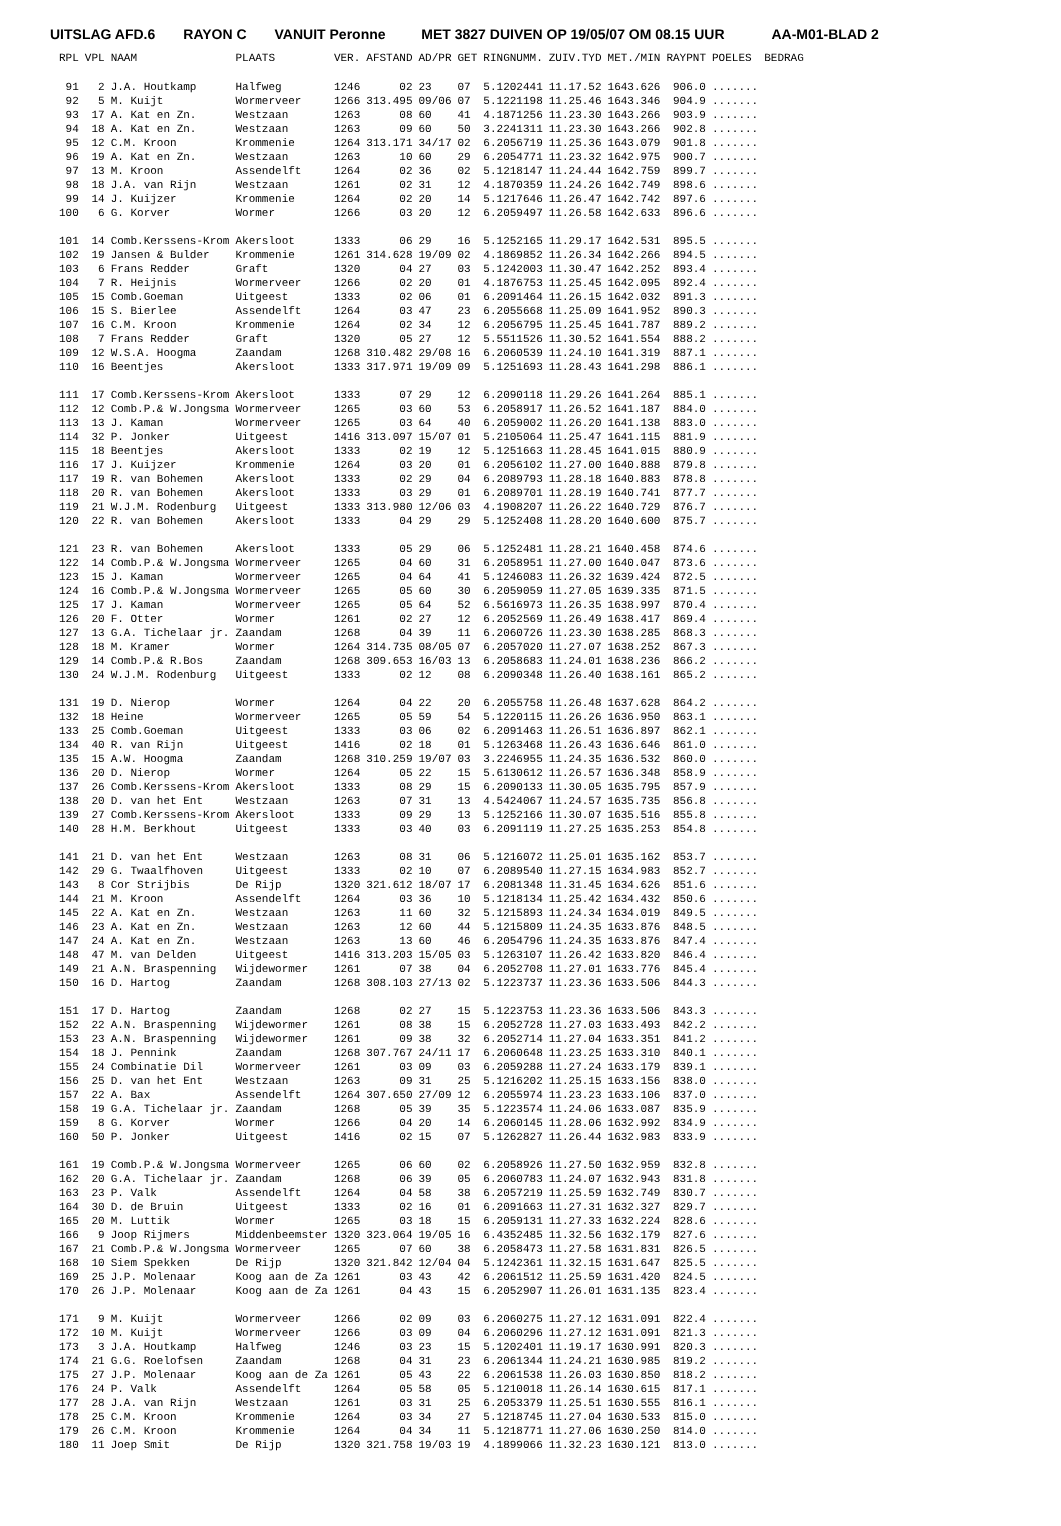UITSLAG AFD.6 RAYON C VANUIT Peronne MET 3827 DUIVEN OP 19/05/07 OM 08.15 UUR AA-M01-BLAD 2
| RPL | VPL | NAAM | PLAATS | VER. | AFSTAND | AD/PR | GET | RINGNUMM. | ZUIV.TYD | MET./MIN | RAYPNT | POELES | BEDRAG |
| --- | --- | --- | --- | --- | --- | --- | --- | --- | --- | --- | --- | --- | --- |
| 91 | 2 | J.A. Houtkamp | Halfweg | 1246 | 02 | 23 | 07 | 5.1202441 | 11.17.52 | 1643.626 | 906.0 | ....... | |
| 92 | 5 | M. Kuijt | Wormerveer | 1266 | 313.495 | 09/06 | 07 | 5.1221198 | 11.25.46 | 1643.346 | 904.9 | ....... | |
| 93 | 17 | A. Kat en Zn. | Westzaan | 1263 | 08 | 60 | 41 | 4.1871256 | 11.23.30 | 1643.266 | 903.9 | ....... | |
| 94 | 18 | A. Kat en Zn. | Westzaan | 1263 | 09 | 60 | 50 | 3.2241311 | 11.23.30 | 1643.266 | 902.8 | ....... | |
| 95 | 12 | C.M. Kroon | Krommenie | 1264 | 313.171 | 34/17 | 02 | 6.2056719 | 11.25.36 | 1643.079 | 901.8 | ....... | |
| 96 | 19 | A. Kat en Zn. | Westzaan | 1263 | 10 | 60 | 29 | 6.2054771 | 11.23.32 | 1642.975 | 900.7 | ....... | |
| 97 | 13 | M. Kroon | Assendelft | 1264 | 02 | 36 | 02 | 5.1218147 | 11.24.44 | 1642.759 | 899.7 | ....... | |
| 98 | 18 | J.A. van Rijn | Westzaan | 1261 | 02 | 31 | 12 | 4.1870359 | 11.24.26 | 1642.749 | 898.6 | ....... | |
| 99 | 14 | J. Kuijzer | Krommenie | 1264 | 02 | 20 | 14 | 5.1217646 | 11.26.47 | 1642.742 | 897.6 | ....... | |
| 100 | 6 | G. Korver | Wormer | 1266 | 03 | 20 | 12 | 6.2059497 | 11.26.58 | 1642.633 | 896.6 | ....... | |
| 101 | 14 | Comb.Kerssens-Krom | Akersloot | 1333 | 06 | 29 | 16 | 5.1252165 | 11.29.17 | 1642.531 | 895.5 | ....... | |
| 102 | 19 | Jansen & Bulder | Krommenie | 1261 | 314.628 | 19/09 | 02 | 4.1869852 | 11.26.34 | 1642.266 | 894.5 | ....... | |
| 103 | 6 | Frans Redder | Graft | 1320 | 04 | 27 | 03 | 5.1242003 | 11.30.47 | 1642.252 | 893.4 | ....... | |
| 104 | 7 | R. Heijnis | Wormerveer | 1266 | 02 | 20 | 01 | 4.1876753 | 11.25.45 | 1642.095 | 892.4 | ....... | |
| 105 | 15 | Comb.Goeman | Uitgeest | 1333 | 02 | 06 | 01 | 6.2091464 | 11.26.15 | 1642.032 | 891.3 | ....... | |
| 106 | 15 | S. Bierlee | Assendelft | 1264 | 03 | 47 | 23 | 6.2055668 | 11.25.09 | 1641.952 | 890.3 | ....... | |
| 107 | 16 | C.M. Kroon | Krommenie | 1264 | 02 | 34 | 12 | 6.2056795 | 11.25.45 | 1641.787 | 889.2 | ....... | |
| 108 | 7 | Frans Redder | Graft | 1320 | 05 | 27 | 12 | 5.5511526 | 11.30.52 | 1641.554 | 888.2 | ....... | |
| 109 | 12 | W.S.A. Hoogma | Zaandam | 1268 | 310.482 | 29/08 | 16 | 6.2060539 | 11.24.10 | 1641.319 | 887.1 | ....... | |
| 110 | 16 | Beentjes | Akersloot | 1333 | 317.971 | 19/09 | 09 | 5.1251693 | 11.28.43 | 1641.298 | 886.1 | ....... | |
| 111 | 17 | Comb.Kerssens-Krom | Akersloot | 1333 | 07 | 29 | 12 | 6.2090118 | 11.29.26 | 1641.264 | 885.1 | ....... | |
| 112 | 12 | Comb.P.& W.Jongsma | Wormerveer | 1265 | 03 | 60 | 53 | 6.2058917 | 11.26.52 | 1641.187 | 884.0 | ....... | |
| 113 | 13 | J. Kaman | Wormerveer | 1265 | 03 | 64 | 40 | 6.2059002 | 11.26.20 | 1641.138 | 883.0 | ....... | |
| 114 | 32 | P. Jonker | Uitgeest | 1416 | 313.097 | 15/07 | 01 | 5.2105064 | 11.25.47 | 1641.115 | 881.9 | ....... | |
| 115 | 18 | Beentjes | Akersloot | 1333 | 02 | 19 | 12 | 5.1251663 | 11.28.45 | 1641.015 | 880.9 | ....... | |
| 116 | 17 | J. Kuijzer | Krommenie | 1264 | 03 | 20 | 01 | 6.2056102 | 11.27.00 | 1640.888 | 879.8 | ....... | |
| 117 | 19 | R. van Bohemen | Akersloot | 1333 | 02 | 29 | 04 | 6.2089793 | 11.28.18 | 1640.883 | 878.8 | ....... | |
| 118 | 20 | R. van Bohemen | Akersloot | 1333 | 03 | 29 | 01 | 6.2089701 | 11.28.19 | 1640.741 | 877.7 | ....... | |
| 119 | 21 | W.J.M. Rodenburg | Uitgeest | 1333 | 313.980 | 12/06 | 03 | 4.1908207 | 11.26.22 | 1640.729 | 876.7 | ....... | |
| 120 | 22 | R. van Bohemen | Akersloot | 1333 | 04 | 29 | 29 | 5.1252408 | 11.28.20 | 1640.600 | 875.7 | ....... | |
| 121 | 23 | R. van Bohemen | Akersloot | 1333 | 05 | 29 | 06 | 5.1252481 | 11.28.21 | 1640.458 | 874.6 | ....... | |
| 122 | 14 | Comb.P.& W.Jongsma | Wormerveer | 1265 | 04 | 60 | 31 | 6.2058951 | 11.27.00 | 1640.047 | 873.6 | ....... | |
| 123 | 15 | J. Kaman | Wormerveer | 1265 | 04 | 64 | 41 | 5.1246083 | 11.26.32 | 1639.424 | 872.5 | ....... | |
| 124 | 16 | Comb.P.& W.Jongsma | Wormerveer | 1265 | 05 | 60 | 30 | 6.2059059 | 11.27.05 | 1639.335 | 871.5 | ....... | |
| 125 | 17 | J. Kaman | Wormerveer | 1265 | 05 | 64 | 52 | 6.5616973 | 11.26.35 | 1638.997 | 870.4 | ....... | |
| 126 | 20 | F. Otter | Wormer | 1261 | 02 | 27 | 12 | 6.2052569 | 11.26.49 | 1638.417 | 869.4 | ....... | |
| 127 | 13 | G.A. Tichelaar jr. | Zaandam | 1268 | 04 | 39 | 11 | 6.2060726 | 11.23.30 | 1638.285 | 868.3 | ....... | |
| 128 | 18 | M. Kramer | Wormer | 1264 | 314.735 | 08/05 | 07 | 6.2057020 | 11.27.07 | 1638.252 | 867.3 | ....... | |
| 129 | 14 | Comb.P.& R.Bos | Zaandam | 1268 | 309.653 | 16/03 | 13 | 6.2058683 | 11.24.01 | 1638.236 | 866.2 | ....... | |
| 130 | 24 | W.J.M. Rodenburg | Uitgeest | 1333 | 02 | 12 | 08 | 6.2090348 | 11.26.40 | 1638.161 | 865.2 | ....... | |
| 131 | 19 | D. Nierop | Wormer | 1264 | 04 | 22 | 20 | 6.2055758 | 11.26.48 | 1637.628 | 864.2 | ....... | |
| 132 | 18 | Heine | Wormerveer | 1265 | 05 | 59 | 54 | 5.1220115 | 11.26.26 | 1636.950 | 863.1 | ....... | |
| 133 | 25 | Comb.Goeman | Uitgeest | 1333 | 03 | 06 | 02 | 6.2091463 | 11.26.51 | 1636.897 | 862.1 | ....... | |
| 134 | 40 | R. van Rijn | Uitgeest | 1416 | 02 | 18 | 01 | 5.1263468 | 11.26.43 | 1636.646 | 861.0 | ....... | |
| 135 | 15 | A.W. Hoogma | Zaandam | 1268 | 310.259 | 19/07 | 03 | 3.2246955 | 11.24.35 | 1636.532 | 860.0 | ....... | |
| 136 | 20 | D. Nierop | Wormer | 1264 | 05 | 22 | 15 | 5.6130612 | 11.26.57 | 1636.348 | 858.9 | ....... | |
| 137 | 26 | Comb.Kerssens-Krom | Akersloot | 1333 | 08 | 29 | 15 | 6.2090133 | 11.30.05 | 1635.795 | 857.9 | ....... | |
| 138 | 20 | D. van het Ent | Westzaan | 1263 | 07 | 31 | 13 | 4.5424067 | 11.24.57 | 1635.735 | 856.8 | ....... | |
| 139 | 27 | Comb.Kerssens-Krom | Akersloot | 1333 | 09 | 29 | 13 | 5.1252166 | 11.30.07 | 1635.516 | 855.8 | ....... | |
| 140 | 28 | H.M. Berkhout | Uitgeest | 1333 | 03 | 40 | 03 | 6.2091119 | 11.27.25 | 1635.253 | 854.8 | ....... | |
| 141 | 21 | D. van het Ent | Westzaan | 1263 | 08 | 31 | 06 | 5.1216072 | 11.25.01 | 1635.162 | 853.7 | ....... | |
| 142 | 29 | G. Twaalfhoven | Uitgeest | 1333 | 02 | 10 | 07 | 6.2089540 | 11.27.15 | 1634.983 | 852.7 | ....... | |
| 143 | 8 | Cor Strijbis | De Rijp | 1320 | 321.612 | 18/07 | 17 | 6.2081348 | 11.31.45 | 1634.626 | 851.6 | ....... | |
| 144 | 21 | M. Kroon | Assendelft | 1264 | 03 | 36 | 10 | 5.1218134 | 11.25.42 | 1634.432 | 850.6 | ....... | |
| 145 | 22 | A. Kat en Zn. | Westzaan | 1263 | 11 | 60 | 32 | 5.1215893 | 11.24.34 | 1634.019 | 849.5 | ....... | |
| 146 | 23 | A. Kat en Zn. | Westzaan | 1263 | 12 | 60 | 44 | 5.1215809 | 11.24.35 | 1633.876 | 848.5 | ....... | |
| 147 | 24 | A. Kat en Zn. | Westzaan | 1263 | 13 | 60 | 46 | 6.2054796 | 11.24.35 | 1633.876 | 847.4 | ....... | |
| 148 | 47 | M. van Delden | Uitgeest | 1416 | 313.203 | 15/05 | 03 | 5.1263107 | 11.26.42 | 1633.820 | 846.4 | ....... | |
| 149 | 21 | A.N. Braspenning | Wijdewormer | 1261 | 07 | 38 | 04 | 6.2052708 | 11.27.01 | 1633.776 | 845.4 | ....... | |
| 150 | 16 | D. Hartog | Zaandam | 1268 | 308.103 | 27/13 | 02 | 5.1223737 | 11.23.36 | 1633.506 | 844.3 | ....... | |
| 151 | 17 | D. Hartog | Zaandam | 1268 | 02 | 27 | 15 | 5.1223753 | 11.23.36 | 1633.506 | 843.3 | ....... | |
| 152 | 22 | A.N. Braspenning | Wijdewormer | 1261 | 08 | 38 | 15 | 6.2052728 | 11.27.03 | 1633.493 | 842.2 | ....... | |
| 153 | 23 | A.N. Braspenning | Wijdewormer | 1261 | 09 | 38 | 32 | 6.2052714 | 11.27.04 | 1633.351 | 841.2 | ....... | |
| 154 | 18 | J. Pennink | Zaandam | 1268 | 307.767 | 24/11 | 17 | 6.2060648 | 11.23.25 | 1633.310 | 840.1 | ....... | |
| 155 | 24 | Combinatie Dil | Wormerveer | 1261 | 03 | 09 | 03 | 6.2059288 | 11.27.24 | 1633.179 | 839.1 | ....... | |
| 156 | 25 | D. van het Ent | Westzaan | 1263 | 09 | 31 | 25 | 5.1216202 | 11.25.15 | 1633.156 | 838.0 | ....... | |
| 157 | 22 | A. Bax | Assendelft | 1264 | 307.650 | 27/09 | 12 | 6.2055974 | 11.23.23 | 1633.106 | 837.0 | ....... | |
| 158 | 19 | G.A. Tichelaar jr. | Zaandam | 1268 | 05 | 39 | 35 | 5.1223574 | 11.24.06 | 1633.087 | 835.9 | ....... | |
| 159 | 8 | G. Korver | Wormer | 1266 | 04 | 20 | 14 | 6.2060145 | 11.28.06 | 1632.992 | 834.9 | ....... | |
| 160 | 50 | P. Jonker | Uitgeest | 1416 | 02 | 15 | 07 | 5.1262827 | 11.26.44 | 1632.983 | 833.9 | ....... | |
| 161 | 19 | Comb.P.& W.Jongsma | Wormerveer | 1265 | 06 | 60 | 02 | 6.2058926 | 11.27.50 | 1632.959 | 832.8 | ....... | |
| 162 | 20 | G.A. Tichelaar jr. | Zaandam | 1268 | 06 | 39 | 05 | 6.2060783 | 11.24.07 | 1632.943 | 831.8 | ....... | |
| 163 | 23 | P. Valk | Assendelft | 1264 | 04 | 58 | 38 | 6.2057219 | 11.25.59 | 1632.749 | 830.7 | ....... | |
| 164 | 30 | D. de Bruin | Uitgeest | 1333 | 02 | 16 | 01 | 6.2091663 | 11.27.31 | 1632.327 | 829.7 | ....... | |
| 165 | 20 | M. Luttik | Wormer | 1265 | 03 | 18 | 15 | 6.2059131 | 11.27.33 | 1632.224 | 828.6 | ....... | |
| 166 | 9 | Joop Rijmers | Middenbeemster | 1320 | 323.064 | 19/05 | 16 | 6.4352485 | 11.32.56 | 1632.179 | 827.6 | ....... | |
| 167 | 21 | Comb.P.& W.Jongsma | Wormerveer | 1265 | 07 | 60 | 38 | 6.2058473 | 11.27.58 | 1631.831 | 826.5 | ....... | |
| 168 | 10 | Siem Spekken | De Rijp | 1320 | 321.842 | 12/04 | 04 | 5.1242361 | 11.32.15 | 1631.647 | 825.5 | ....... | |
| 169 | 25 | J.P. Molenaar | Koog aan de Za | 1261 | 03 | 43 | 42 | 6.2061512 | 11.25.59 | 1631.420 | 824.5 | ....... | |
| 170 | 26 | J.P. Molenaar | Koog aan de Za | 1261 | 04 | 43 | 15 | 6.2052907 | 11.26.01 | 1631.135 | 823.4 | ....... | |
| 171 | 9 | M. Kuijt | Wormerveer | 1266 | 02 | 09 | 03 | 6.2060275 | 11.27.12 | 1631.091 | 822.4 | ....... | |
| 172 | 10 | M. Kuijt | Wormerveer | 1266 | 03 | 09 | 04 | 6.2060296 | 11.27.12 | 1631.091 | 821.3 | ....... | |
| 173 | 3 | J.A. Houtkamp | Halfweg | 1246 | 03 | 23 | 15 | 5.1202401 | 11.19.17 | 1630.991 | 820.3 | ....... | |
| 174 | 21 | G.G. Roelofsen | Zaandam | 1268 | 04 | 31 | 23 | 6.2061344 | 11.24.21 | 1630.985 | 819.2 | ....... | |
| 175 | 27 | J.P. Molenaar | Koog aan de Za | 1261 | 05 | 43 | 22 | 6.2061538 | 11.26.03 | 1630.850 | 818.2 | ....... | |
| 176 | 24 | P. Valk | Assendelft | 1264 | 05 | 58 | 05 | 5.1210018 | 11.26.14 | 1630.615 | 817.1 | ....... | |
| 177 | 28 | J.A. van Rijn | Westzaan | 1261 | 03 | 31 | 25 | 6.2053379 | 11.25.51 | 1630.555 | 816.1 | ....... | |
| 178 | 25 | C.M. Kroon | Krommenie | 1264 | 03 | 34 | 27 | 5.1218745 | 11.27.04 | 1630.533 | 815.0 | ....... | |
| 179 | 26 | C.M. Kroon | Krommenie | 1264 | 04 | 34 | 11 | 5.1218771 | 11.27.06 | 1630.250 | 814.0 | ....... | |
| 180 | 11 | Joep Smit | De Rijp | 1320 | 321.758 | 19/03 | 19 | 4.1899066 | 11.32.23 | 1630.121 | 813.0 | ....... | |